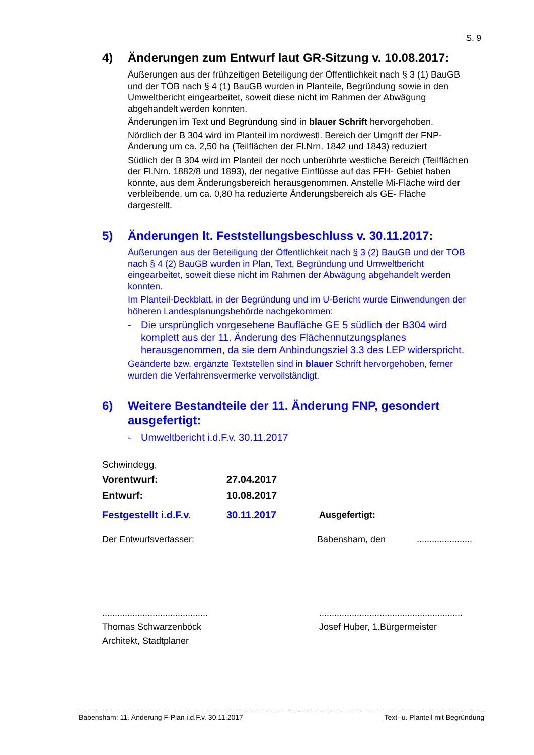S. 9
4) Änderungen zum Entwurf laut GR-Sitzung v. 10.08.2017:
Äußerungen aus der frühzeitigen Beteiligung der Öffentlichkeit nach § 3 (1) BauGB und der TÖB nach § 4 (1) BauGB wurden in Planteile, Begründung sowie in den Umweltbericht eingearbeitet, soweit diese nicht im Rahmen der Abwägung abgehandelt werden konnten.
Änderungen im Text und Begründung sind in blauer Schrift hervorgehoben.
Nördlich der B 304 wird im Planteil im nordwestl. Bereich der Umgriff der FNP-Änderung um ca. 2,50 ha (Teilflächen der Fl.Nrn. 1842 und 1843) reduziert
Südlich der B 304 wird im Planteil der noch unberührte westliche Bereich (Teilflächen der Fl.Nrn. 1882/8 und 1893), der negative Einflüsse auf das FFH- Gebiet haben könnte, aus dem Änderungsbereich herausgenommen. Anstelle Mi-Fläche wird der verbleibende, um ca. 0,80 ha reduzierte Änderungsbereich als GE- Fläche dargestellt.
5) Änderungen lt. Feststellungsbeschluss v. 30.11.2017:
Äußerungen aus der Beteiligung der Öffentlichkeit nach § 3 (2) BauGB und der TÖB nach § 4 (2) BauGB wurden in Plan, Text, Begründung und Umweltbericht eingearbeitet, soweit diese nicht im Rahmen der Abwägung abgehandelt werden konnten.
Im Planteil-Deckblatt, in der Begründung und im U-Bericht wurde Einwendungen der höheren Landesplanungsbehörde nachgekommen:
- Die ursprünglich vorgesehene Baufläche GE 5 südlich der B304 wird komplett aus der 11. Änderung des Flächennutzungsplanes herausgenommen, da sie dem Anbindungsziel 3.3 des LEP widerspricht.
Geänderte bzw. ergänzte Textstellen sind in blauer Schrift hervorgehoben, ferner wurden die Verfahrensvermerke vervollständigt.
6) Weitere Bestandteile der 11. Änderung FNP, gesondert ausgefertigt:
- Umweltbericht i.d.F.v. 30.11.2017
Schwindegg,
Vorentwurf: 27.04.2017
Entwurf: 10.08.2017
Festgestellt i.d.F.v.
30.11.2017 Ausgefertigt:
Der Entwurfsverfasser: Babensham, den ......................
..........................................
Thomas Schwarzenböck
Architekt, Stadtplaner
.........................................................
Josef Huber, 1.Bürgermeister
Babensham: 11. Änderung F-Plan i.d.F.v. 30.11.2017 Text- u. Planteil mit Begründung